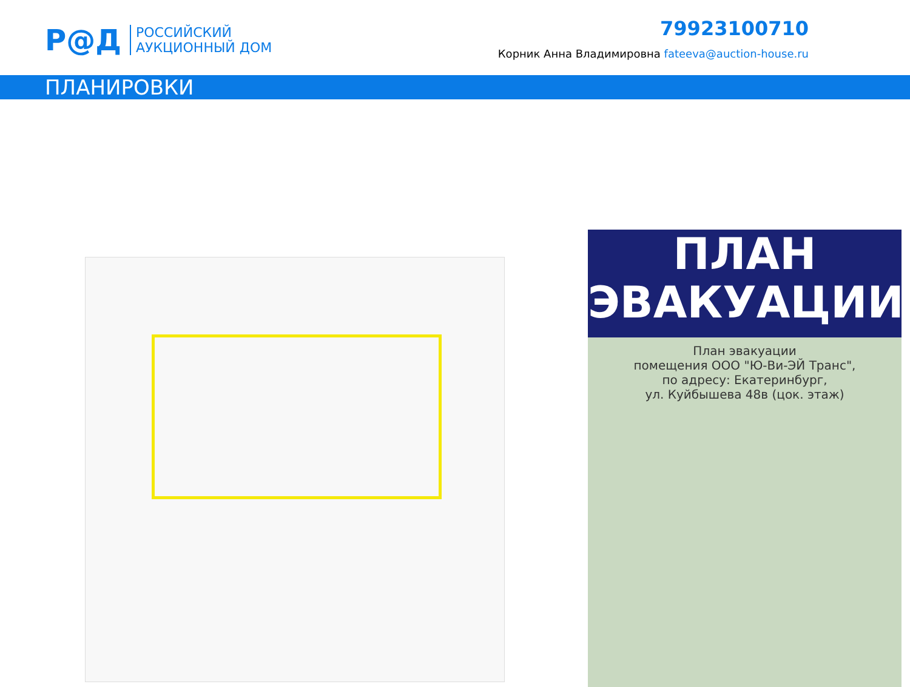Р@Д
РОССИЙСКИЙ
АУКЦИОННЫЙ ДОМ
79923100710
Корник Анна Владимировна fateeva@auction-house.ru
ПЛАНИРОВКИ
ПЛАН
ЭВАКУАЦИИ
План эвакуации
помещения ООО "Ю-Ви-ЭЙ Транс",
по адресу: Екатеринбург,
ул. Куйбышева 48в (цок. этаж)